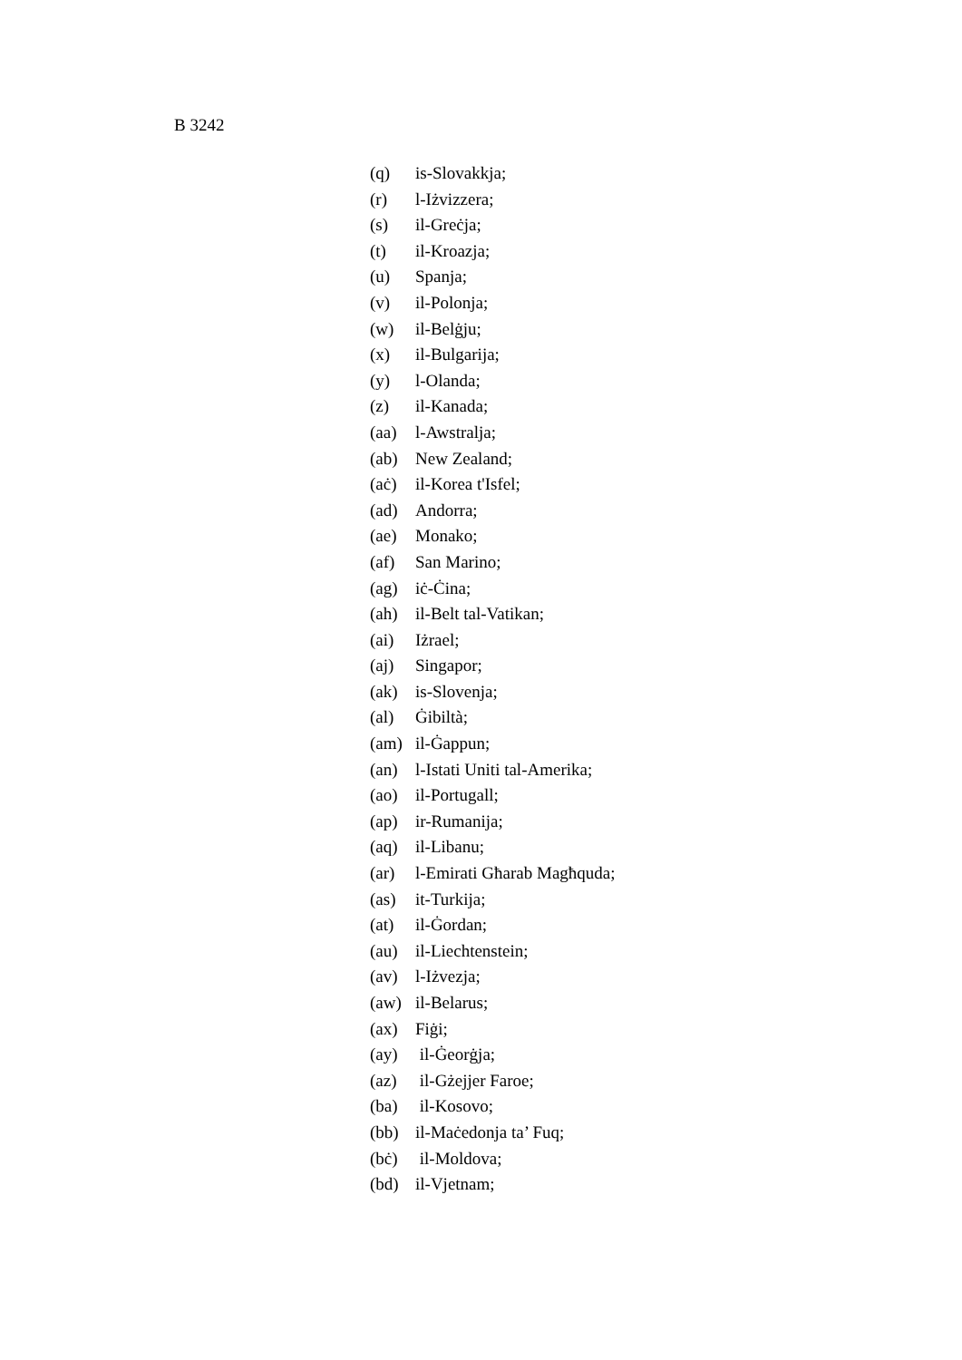B 3242
(q) is-Slovakkja;
(r) l-Iżvizzera;
(s) il-Greċja;
(t) il-Kroazja;
(u) Spanja;
(v) il-Polonja;
(w) il-Belġju;
(x) il-Bulgarija;
(y) l-Olanda;
(z) il-Kanada;
(aa) l-Awstralja;
(ab) New Zealand;
(aċ) il-Korea t'Isfel;
(ad) Andorra;
(ae) Monako;
(af) San Marino;
(ag) iċ-Ċina;
(ah) il-Belt tal-Vatikan;
(ai) Iżrael;
(aj) Singapor;
(ak) is-Slovenja;
(al) Ġibiltà;
(am) il-Ġappun;
(an) l-Istati Uniti tal-Amerika;
(ao) il-Portugall;
(ap) ir-Rumanija;
(aq) il-Libanu;
(ar) l-Emirati Għarab Magħquda;
(as) it-Turkija;
(at) il-Ġordan;
(au) il-Liechtenstein;
(av) l-Iżvezja;
(aw) il-Belarus;
(ax) Fiġi;
(ay) il-Ġeorġja;
(az) il-Gżejjer Faroe;
(ba) il-Kosovo;
(bb) il-Maċedonja ta’ Fuq;
(bċ) il-Moldova;
(bd) il-Vjetnam;